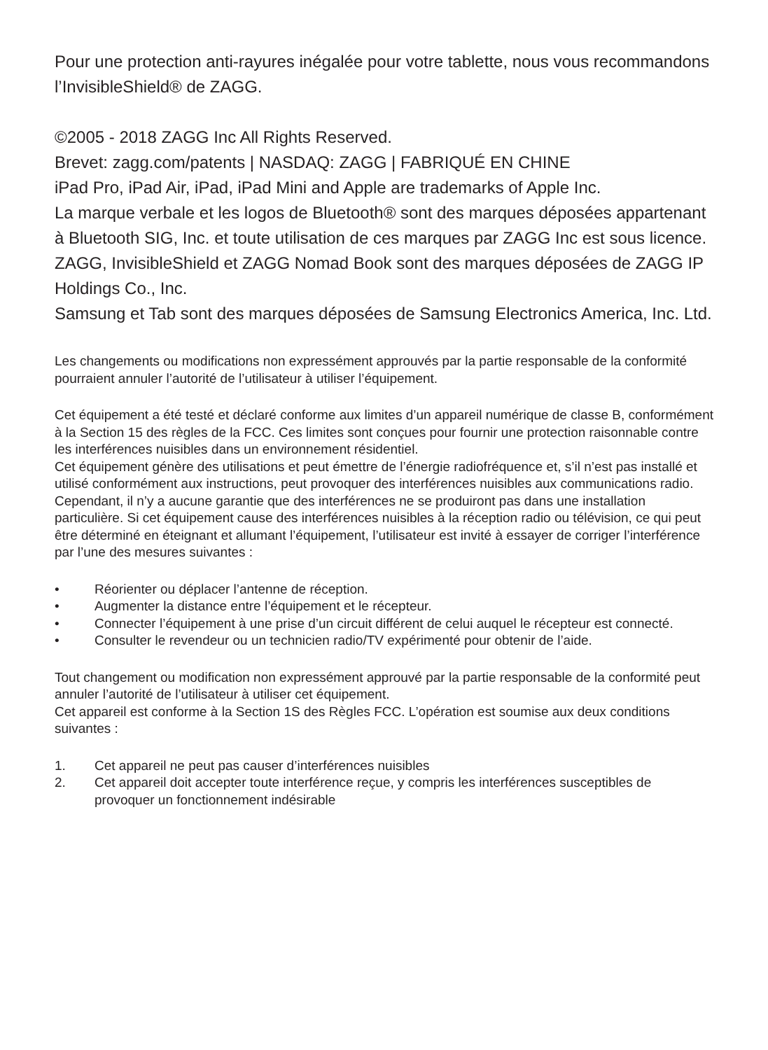Pour une protection anti-rayures inégalée pour votre tablette, nous vous recommandons l’InvisibleShield® de ZAGG.
©2005 - 2018 ZAGG Inc All Rights Reserved.
Brevet: zagg.com/patents | NASDAQ: ZAGG | FABRIQUÉ EN CHINE
iPad Pro, iPad Air, iPad, iPad Mini and Apple are trademarks of Apple Inc.
La marque verbale et les logos de Bluetooth® sont des marques déposées appartenant à Bluetooth SIG, Inc. et toute utilisation de ces marques par ZAGG Inc est sous licence.
ZAGG, InvisibleShield et ZAGG Nomad Book sont des marques déposées de ZAGG IP Holdings Co., Inc.
Samsung et Tab sont des marques déposées de Samsung Electronics America, Inc. Ltd.
Les changements ou modifications non expressément approuvés par la partie responsable de la conformité pourraient annuler l’autorité de l’utilisateur à utiliser l’équipement.
Cet équipement a été testé et déclaré conforme aux limites d’un appareil numérique de classe B, conformément à la Section 15 des règles de la FCC. Ces limites sont conçues pour fournir une protection raisonnable contre les interférences nuisibles dans un environnement résidentiel.
Cet équipement génère des utilisations et peut émettre de l’énergie radiofréquence et, s’il n’est pas installé et utilisé conformément aux instructions, peut provoquer des interférences nuisibles aux communications radio. Cependant, il n’y a aucune garantie que des interférences ne se produiront pas dans une installation particulière. Si cet équipement cause des interférences nuisibles à la réception radio ou télévision, ce qui peut être déterminé en éteignant et allumant l’équipement, l’utilisateur est invité à essayer de corriger l’interférence par l’une des mesures suivantes :
• Réorienter ou déplacer l’antenne de réception.
• Augmenter la distance entre l’équipement et le récepteur.
• Connecter l’équipement à une prise d’un circuit différent de celui auquel le récepteur est connecté.
• Consulter le revendeur ou un technicien radio/TV expérimenté pour obtenir de l’aide.
Tout changement ou modification non expressément approuvé par la partie responsable de la conformité peut annuler l’autorité de l’utilisateur à utiliser cet équipement.
Cet appareil est conforme à la Section 1S des Règles FCC. L’opération est soumise aux deux conditions suivantes :
1. Cet appareil ne peut pas causer d’interférences nuisibles
2. Cet appareil doit accepter toute interférence reçue, y compris les interférences susceptibles de provoquer un fonctionnement indésirable